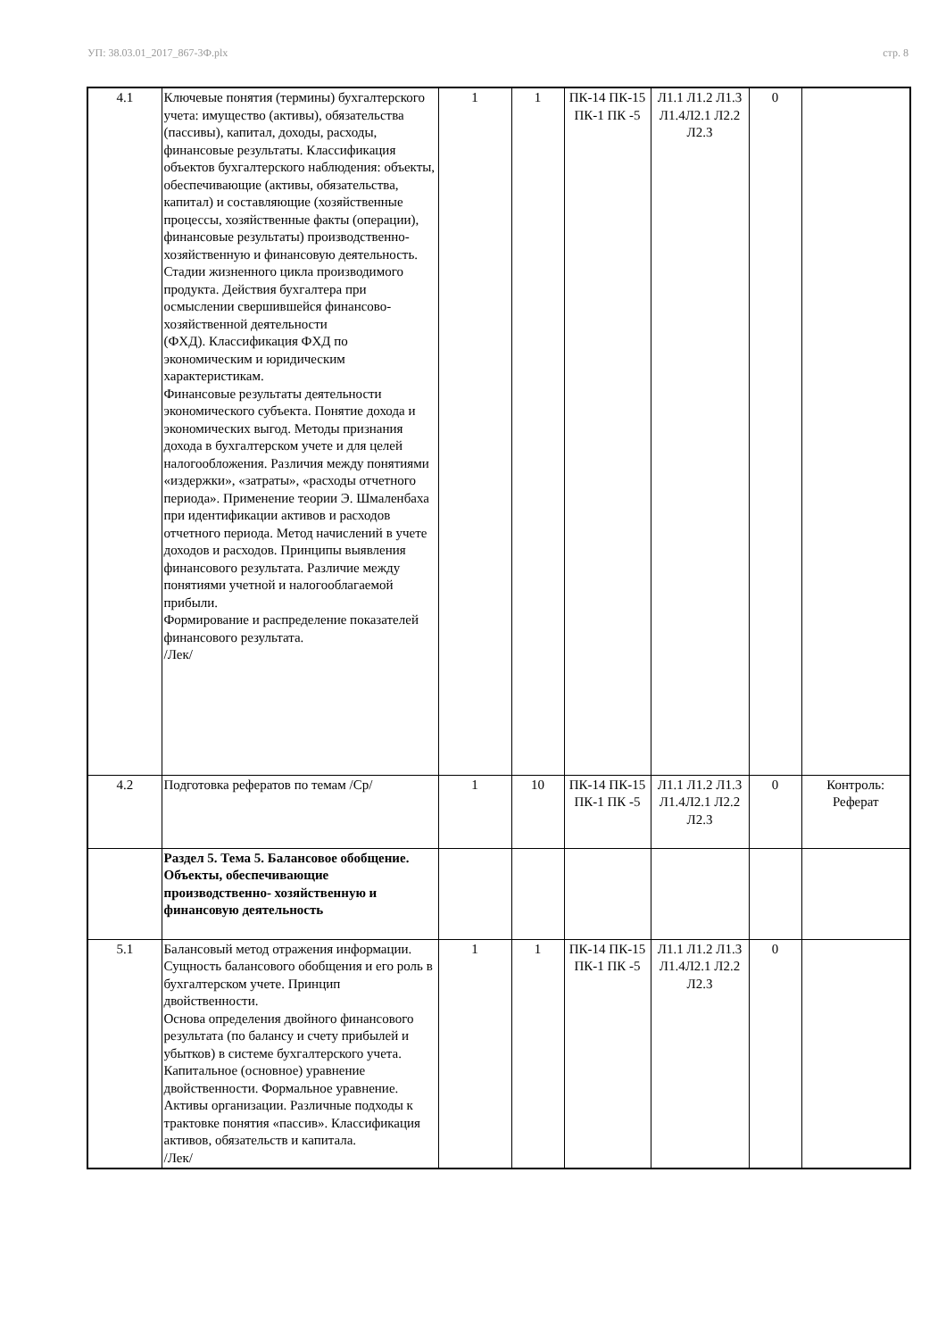УП: 38.03.01_2017_867-3Ф.plx стр. 8
| 4.1 | Ключевые понятия (термины) бухгалтерского учета: имущество (активы), обязательства (пассивы), капитал, доходы, расходы, финансовые результаты. Классификация объектов бухгалтерского наблюдения: объекты, обеспечивающие (активы, обязательства, капитал) и составляющие (хозяйственные процессы, хозяйственные факты (операции), финансовые результаты) производственно-хозяйственную и финансовую деятельность. Стадии жизненного цикла производимого продукта. Действия бухгалтера при осмыслении свершившейся финансово-хозяйственной деятельности (ФХД). Классификация ФХД по экономическим и юридическим характеристикам. Финансовые результаты деятельности экономического субъекта. Понятие дохода и экономических выгод. Методы признания дохода в бухгалтерском учете и для целей налогообложения. Различия между понятиями «издержки», «затраты», «расходы отчетного периода». Применение теории Э. Шмаленбаха при идентификации активов и расходов отчетного периода. Метод начислений в учете доходов и расходов. Принципы выявления финансового результата. Различие между понятиями учетной и налогооблагаемой прибыли. Формирование и распределение показателей финансового результата. /Лек/ | 1 | 1 | ПК-14 ПК-15 ПК-1 ПК -5 | Л1.1 Л1.2 Л1.3 Л1.4Л2.1 Л2.2 Л2.3 | 0 | |
| 4.2 | Подготовка рефератов по темам /Ср/ | 1 | 10 | ПК-14 ПК-15 ПК-1 ПК -5 | Л1.1 Л1.2 Л1.3 Л1.4Л2.1 Л2.2 Л2.3 | 0 | Контроль: Реферат |
| | Раздел 5. Тема 5. Балансовое обобщение. Объекты, обеспечивающие производственно- хозяйственную и финансовую деятельность | | | | | | |
| 5.1 | Балансовый метод отражения информации. Сущность балансового обобщения и его роль в бухгалтерском учете. Принцип двойственности. Основа определения двойного финансового результата (по балансу и счету прибылей и убытков) в системе бухгалтерского учета. Капитальное (основное) уравнение двойственности. Формальное уравнение. Активы организации. Различные подходы к трактовке понятия «пассив». Классификация активов, обязательств и капитала. /Лек/ | 1 | 1 | ПК-14 ПК-15 ПК-1 ПК -5 | Л1.1 Л1.2 Л1.3 Л1.4Л2.1 Л2.2 Л2.3 | 0 | |